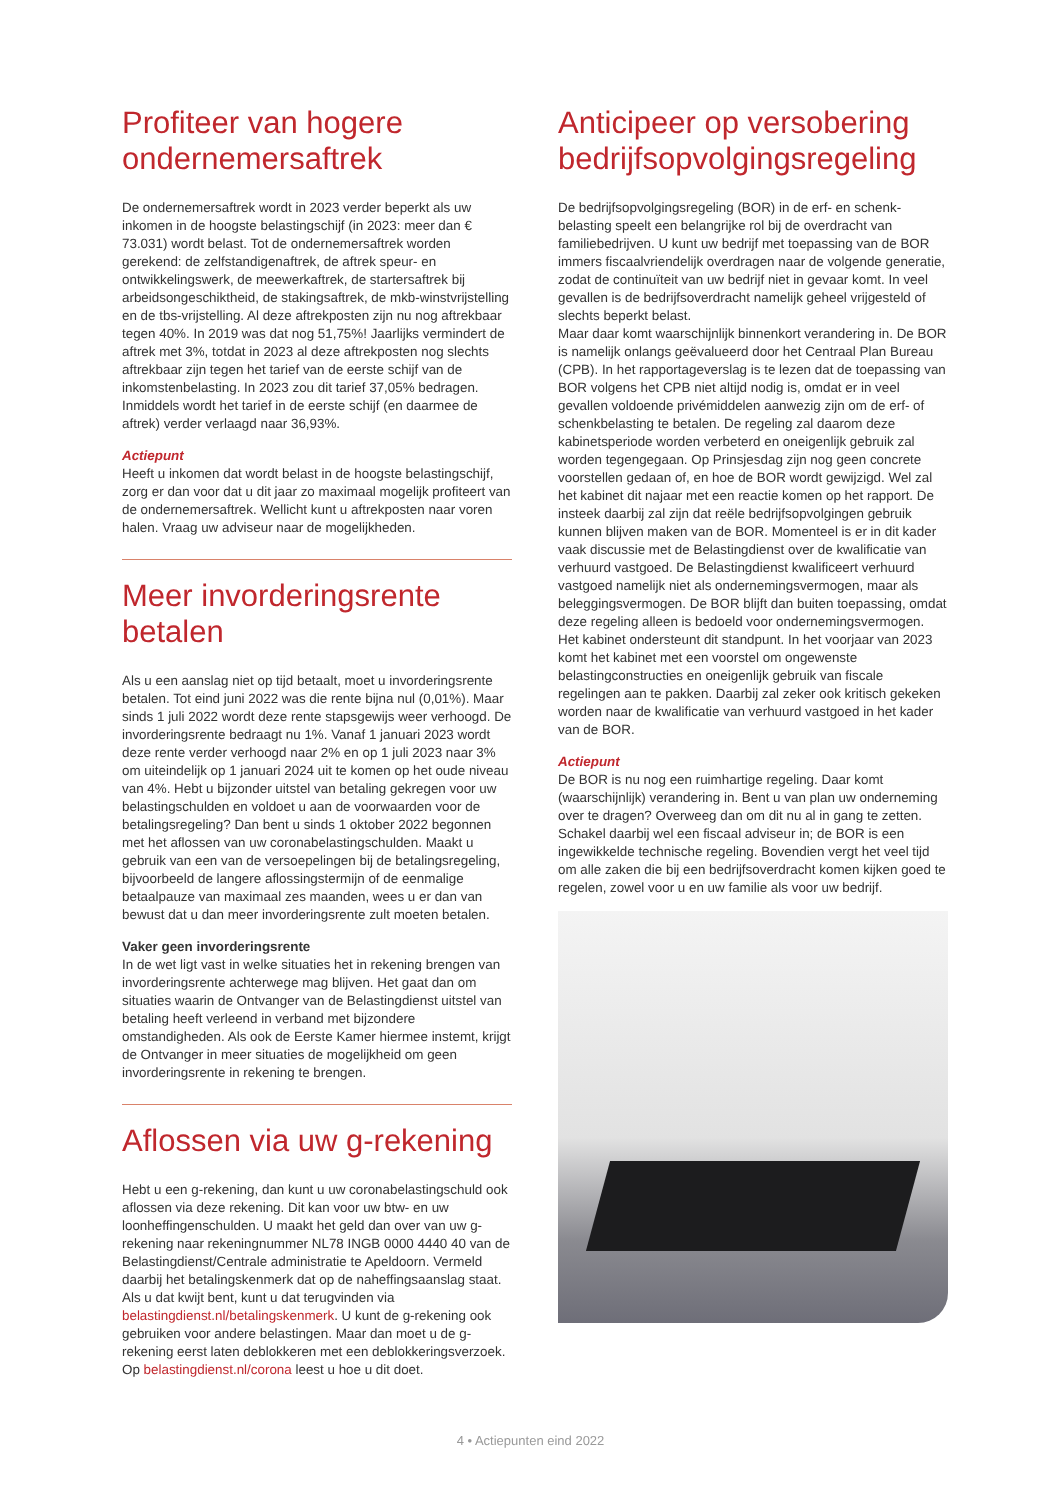Profiteer van hogere ondernemersaftrek
De ondernemersaftrek wordt in 2023 verder beperkt als uw inkomen in de hoogste belastingschijf (in 2023: meer dan € 73.031) wordt belast. Tot de ondernemersaftrek worden gerekend: de zelfstandigenaftrek, de aftrek speur- en ontwikkelingswerk, de meewerkaftrek, de startersaftrek bij arbeidsongeschiktheid, de stakingsaftrek, de mkb-winst­vrijstelling en de tbs-vrijstelling. Al deze aftrekposten zijn nu nog aftrekbaar tegen 40%. In 2019 was dat nog 51,75%! Jaarlijks vermindert de aftrek met 3%, totdat in 2023 al deze aftrekposten nog slechts aftrekbaar zijn tegen het tarief van de eerste schijf van de inkomstenbelasting. In 2023 zou dit tarief 37,05% bedragen. Inmiddels wordt het tarief in de eerste schijf (en daarmee de aftrek) verder verlaagd naar 36,93%.
Actiepunt
Heeft u inkomen dat wordt belast in de hoogste belastingschijf, zorg er dan voor dat u dit jaar zo maximaal mogelijk profiteert van de ondernemersaftrek. Wellicht kunt u aftrekposten naar voren halen. Vraag uw adviseur naar de mogelijkheden.
Meer invorderingsrente betalen
Als u een aanslag niet op tijd betaalt, moet u invorderings­rente betalen. Tot eind juni 2022 was die rente bijna nul (0,01%). Maar sinds 1 juli 2022 wordt deze rente staps­gewijs weer verhoogd. De invorderingsrente bedraagt nu 1%. Vanaf 1 januari 2023 wordt deze rente verder verhoogd naar 2% en op 1 juli 2023 naar 3% om uiteindelijk op 1 januari 2024 uit te komen op het oude niveau van 4%. Hebt u bijzonder uitstel van betaling gekregen voor uw belastingschulden en voldoet u aan de voorwaarden voor de betalingsregeling? Dan bent u sinds 1 oktober 2022 begonnen met het aflossen van uw coronabelasting­schulden. Maakt u gebruik van een van de versoepelingen bij de betalingsregeling, bijvoorbeeld de langere aflossings­termijn of de eenmalige betaalpauze van maximaal zes maanden, wees u er dan van bewust dat u dan meer invorderingsrente zult moeten betalen.
Vaker geen invorderingsrente
In de wet ligt vast in welke situaties het in rekening brengen van invorderingsrente achterwege mag blijven. Het gaat dan om situaties waarin de Ontvanger van de Belastingdienst uitstel van betaling heeft verleend in verband met bijzondere omstandigheden. Als ook de Eerste Kamer hiermee instemt, krijgt de Ontvanger in meer situaties de mogelijkheid om geen invorderingsrente in rekening te brengen.
Aflossen via uw g-rekening
Hebt u een g-rekening, dan kunt u uw coronabelastingschuld ook aflossen via deze rekening. Dit kan voor uw btw- en uw loonheffingenschulden. U maakt het geld dan over van uw g-rekening naar rekeningnummer NL78 INGB 0000 4440 40 van de Belastingdienst/Centrale administratie te Apeldoorn. Vermeld daarbij het betalingskenmerk dat op de naheffings­aanslag staat. Als u dat kwijt bent, kunt u dat terugvinden via belastingdienst.nl/betalingskenmerk. U kunt de g-rekening ook gebruiken voor andere belastingen. Maar dan moet u de g-rekening eerst laten deblokkeren met een deblokkerings­verzoek. Op belastingdienst.nl/corona leest u hoe u dit doet.
Anticipeer op versobering bedrijfsopvolgings­regeling
De bedrijfsopvolgingsregeling (BOR) in de erf- en schenk­belasting speelt een belangrijke rol bij de overdracht van familiebedrijven. U kunt uw bedrijf met toepassing van de BOR immers fiscaalvriendelijk overdragen naar de volgende generatie, zodat de continuïteit van uw bedrijf niet in gevaar komt. In veel gevallen is de bedrijfsoverdracht namelijk geheel vrijgesteld of slechts beperkt belast.
Maar daar komt waarschijnlijk binnenkort verandering in. De BOR is namelijk onlangs geëvalueerd door het Centraal Plan Bureau (CPB). In het rapportageverslag is te lezen dat de toepassing van BOR volgens het CPB niet altijd nodig is, omdat er in veel gevallen voldoende privémiddelen aanwezig zijn om de erf- of schenkbelasting te betalen. De regeling zal daarom deze kabinetsperiode worden verbeterd en oneigenlijk gebruik zal worden tegengegaan. Op Prinsjesdag zijn nog geen concrete voorstellen gedaan of, en hoe de BOR wordt gewijzigd. Wel zal het kabinet dit najaar met een reactie komen op het rapport. De insteek daarbij zal zijn dat reële bedrijfsopvolgingen gebruik kunnen blijven maken van de BOR. Momenteel is er in dit kader vaak discussie met de Belastingdienst over de kwalificatie van verhuurd vastgoed. De Belastingdienst kwalificeert verhuurd vastgoed namelijk niet als ondernemingsvermogen, maar als beleggingsvermogen. De BOR blijft dan buiten toepassing, omdat deze regeling alleen is bedoeld voor ondernemings­vermogen. Het kabinet ondersteunt dit standpunt. In het voorjaar van 2023 komt het kabinet met een voorstel om ongewenste belastingconstructies en oneigenlijk gebruik van fiscale regelingen aan te pakken. Daarbij zal zeker ook kritisch gekeken worden naar de kwalificatie van verhuurd vastgoed in het kader van de BOR.
Actiepunt
De BOR is nu nog een ruimhartige regeling. Daar komt (waarschijnlijk) verandering in. Bent u van plan uw onder­neming over te dragen? Overweeg dan om dit nu al in gang te zetten. Schakel daarbij wel een fiscaal adviseur in; de BOR is een ingewikkelde technische regeling. Bovendien vergt het veel tijd om alle zaken die bij een bedrijfsoverdracht komen kijken goed te regelen, zowel voor u en uw familie als voor uw bedrijf.
4 • Actiepunten eind 2022